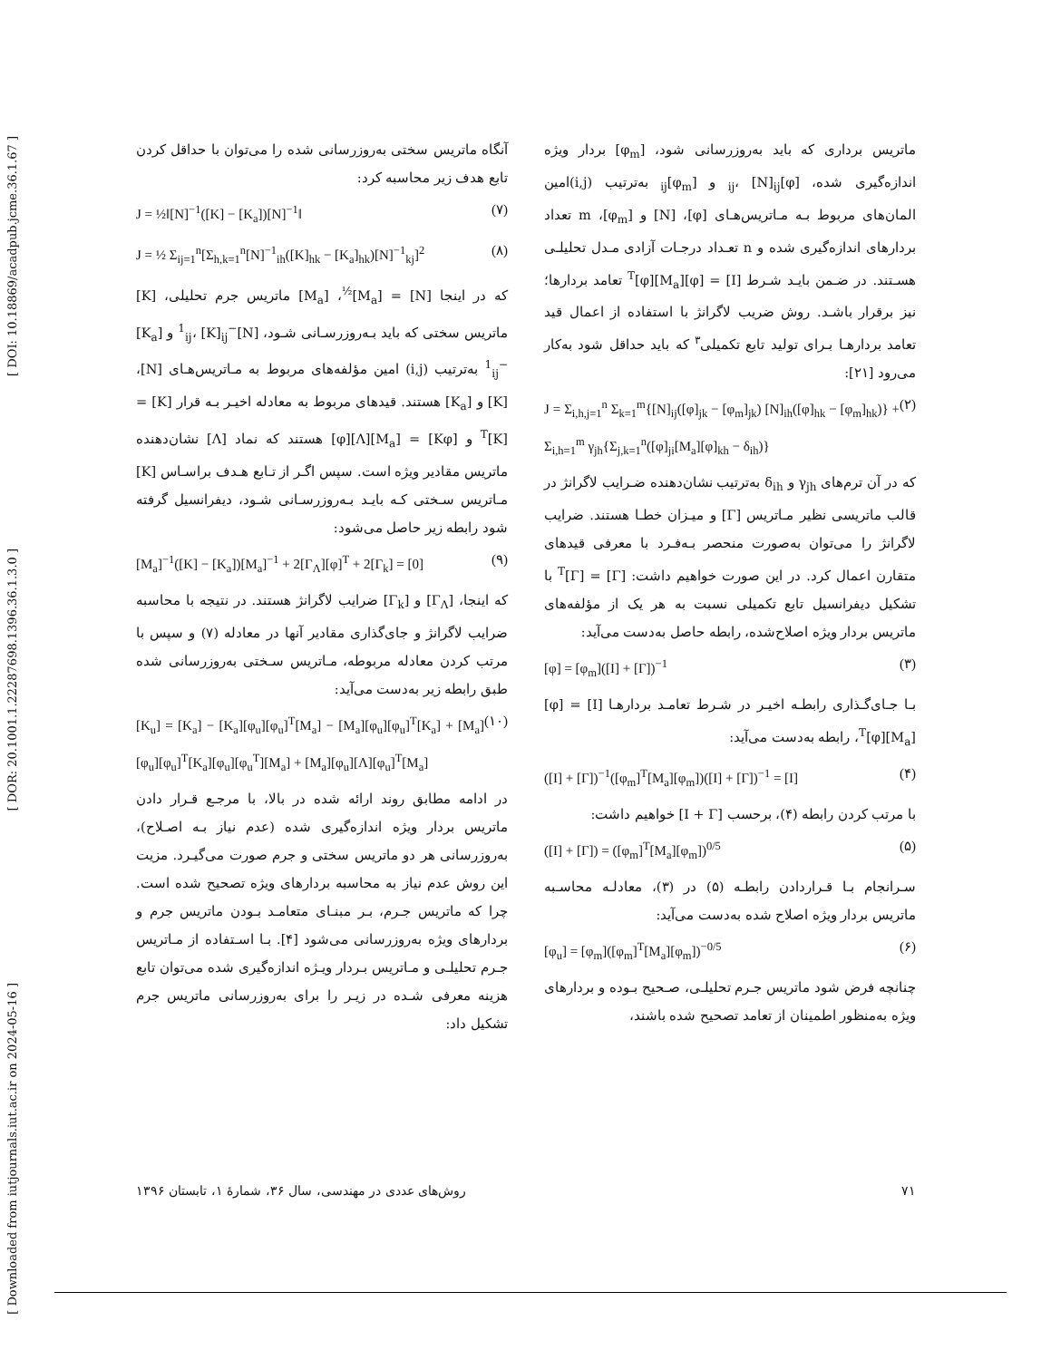[ DOI: 10.18869/acadpub.jcme.36.1.67 ]
[ DOR: 20.1001.1.22287698.1396.36.1.3.0 ]
[ Downloaded from iutjournals.iut.ac.ir on 2024-05-16 ]
ماتریس برداری که باید به‌روزرسانی شود، [φ<sub>m</sub>] بردار ویژه اندازه‌گیری شده، [φ]<sub>ij</sub>، [N]<sub>ij</sub> و [φ<sub>m</sub>]<sub>ij</sub> به‌ترتیب (i,j)امین المان‌های مربوط بـه مـاتریس‌هـای [φ]، [N] و [φ<sub>m</sub>]، m تعداد بردارهای اندازه‌گیری شده و n تعـداد درجـات آزادی مـدل تحلیلـی هسـتند. در ضـمن بایـد شـرط [I] = [φ][M<sub>a</sub>]<sup>T</sup>[φ] تعامد بردارها؛ نیز برقرار باشـد. روش ضریب لاگرانژ با استفاده از اعمال قید تعامد بردارهـا بـرای تولید تابع تکمیلی<sup>۳</sup> که باید حداقل شود به‌کار می‌رود [۲۱]:
J = Σ<sub>i,h,j=1</sub><sup>n</sup> Σ<sub>k=1</sub><sup>m</sup>{[N]<sub>ij</sub>([φ]<sub>jk</sub> − [φ<sub>m</sub>]<sub>jk</sub>) [N]<sub>ih</sub>([φ]<sub>hk</sub> − [φ<sub>m</sub>]<sub>hk</sub>)} + Σ<sub>i,h=1</sub><sup>m</sup> γ<sub>jh</sub>{Σ<sub>j,k=1</sub><sup>n</sup>([φ]<sub>ji</sub>[M<sub>a</sub>][φ]<sub>kh</sub> − δ<sub>ih</sub>)} (۲)
که در آن ترم‌های γ<sub>jh</sub> و δ<sub>ih</sub> به‌ترتیب نشان‌دهنده ضـرایب لاگرانژ در قالب ماتریسی نظیر مـاتریس [Γ] و میـزان خطـا هستند. ضرایب لاگرانژ را می‌توان به‌صورت منحصر بـه‌فـرد با معرفی قیدهای متقارن اعمال کرد. در این صورت خواهیم داشت: [Γ] = [Γ]<sup>T</sup> با تشکیل دیفرانسیل تابع تکمیلی نسبت به هر یک از مؤلفه‌های ماتریس بردار ویژه اصلاح‌شده، رابطه حاصل به‌دست می‌آید:
[φ] = [φ<sub>m</sub>]([I] + [Γ])<sup>−1</sup> (۳)
بـا جـای‌گـذاری رابطـه اخیـر در شـرط تعامـد بردارهـا [I] = [φ][M<sub>a</sub>]<sup>T</sup>[φ]، رابطه به‌دست می‌آید:
([I] + [Γ])<sup>−1</sup>([φ<sub>m</sub>]<sup>T</sup>[M<sub>a</sub>][φ<sub>m</sub>])([I] + [Γ])<sup>−1</sup> = [I] (۴)
با مرتب کردن رابطه (۴)، برحسب [I + Γ] خواهیم داشت:
([I] + [Γ]) = ([φ<sub>m</sub>]<sup>T</sup>[M<sub>a</sub>][φ<sub>m</sub>])<sup>0/5</sup> (۵)
سـرانجام بـا قـراردادن رابطـه (۵) در (۳)، معادلـه محاسـبه ماتریس بردار ویژه اصلاح شده به‌دست می‌آید:
[φ<sub>u</sub>] = [φ<sub>m</sub>]([φ<sub>m</sub>]<sup>T</sup>[M<sub>a</sub>][φ<sub>m</sub>])<sup>−0/5</sup> (۶)
چنانچه فرض شود ماتریس جـرم تحلیلـی، صـحیح بـوده و بردارهای ویژه به‌منظور اطمینان از تعامد تصحیح شده باشند،
آنگاه ماتریس سختی به‌روزرسانی شده را می‌توان با حداقل کردن تابع هدف زیر محاسبه کرد:
J = ½‖[N]<sup>−1</sup>([K] − [K<sub>a</sub>])[N]<sup>−1</sup>‖ (۷)
J = ½ Σ<sub>ij=1</sub><sup>n</sup>[Σ<sub>h,k=1</sub><sup>n</sup>[N]<sup>−1</sup><sub>ih</sub>([K]<sub>hk</sub> − [K<sub>a</sub>]<sub>hk</sub>)[N]<sup>−1</sup><sub>kj</sub>]<sup>2</sup> (۸)
که در اینجا [N] = [M<sub>a</sub>]<sup>½</sup>، [M<sub>a</sub>] ماتریس جرم تحلیلی، [K] ماتریس سختی که باید بـه‌روزرسـانی شـود، [N]<sup>−1</sup><sub>ij</sub>، [K]<sub>ij</sub> و [K<sub>a</sub>]<sup>−1</sup><sub>ij</sub> به‌ترتیب (i,j) امین مؤلفه‌های مربوط به مـاتریس‌هـای [N]، [K] و [K<sub>a</sub>] هستند. قیدهای مربوط به معادله اخیـر بـه قرار [K] = [K]<sup>T</sup> و [Kφ] = [M<sub>a</sub>][Λ][φ] هستند که نماد [Λ] نشان‌دهنده ماتریس مقادیر ویژه است. سپس اگـر از تـابع هـدف براسـاس [K] مـاتریس سـختی کـه بایـد بـه‌روزرسـانی شـود، دیفرانسیل گرفته شود رابطه زیر حاصل می‌شود:
[M<sub>a</sub>]<sup>−1</sup>([K] − [K<sub>a</sub>])[M<sub>a</sub>]<sup>−1</sup> + 2[Γ<sub>Λ</sub>][φ]<sup>T</sup> + 2[Γ<sub>k</sub>] = [0] (۹)
که اینجا، [Γ<sub>Λ</sub>] و [Γ<sub>k</sub>] ضرایب لاگرانژ هستند. در نتیجه با محاسبه ضرایب لاگرانژ و جای‌گذاری مقادیر آنها در معادله (۷) و سپس با مرتب کردن معادله مربوطه، مـاتریس سـختی به‌روزرسانی شده طبق رابطه زیر به‌دست می‌آید:
[K<sub>u</sub>] = [K<sub>a</sub>] − [K<sub>a</sub>][φ<sub>u</sub>][φ<sub>u</sub>]<sup>T</sup>[M<sub>a</sub>] − [M<sub>a</sub>][φ<sub>u</sub>][φ<sub>u</sub>]<sup>T</sup>[K<sub>a</sub>] + [M<sub>a</sub>][φ<sub>u</sub>][φ<sub>u</sub>]<sup>T</sup>[K<sub>a</sub>][φ<sub>u</sub>][φ<sub>u</sub><sup>T</sup>][M<sub>a</sub>] + [M<sub>a</sub>][φ<sub>u</sub>][Λ][φ<sub>u</sub>]<sup>T</sup>[M<sub>a</sub>] (۱۰)
در ادامه مطابق روند ارائه شده در بالا، با مرجـع قـرار دادن ماتریس بردار ویژه اندازه‌گیری شده (عدم نیاز بـه اصـلاح)، به‌روزرسانی هر دو ماتریس سختی و جرم صورت می‌گیـرد. مزیت این روش عدم نیاز به محاسبه بردارهای ویژه تصحیح شده است. چرا که ماتریس جـرم، بـر مبنـای متعامـد بـودن ماتریس جرم و بردارهای ویژه به‌روزرسانی می‌شود [۴]. بـا اسـتفاده از مـاتریس جـرم تحلیلـی و مـاتریس بـردار ویـژه اندازه‌گیری شده می‌توان تابع هزینه معرفی شـده در زیـر را برای به‌روزرسانی ماتریس جرم تشکیل داد:
روش‌های عددی در مهندسی، سال ۳۶، شمارۀ ۱، تابستان ۱۳۹۶ ۷۱